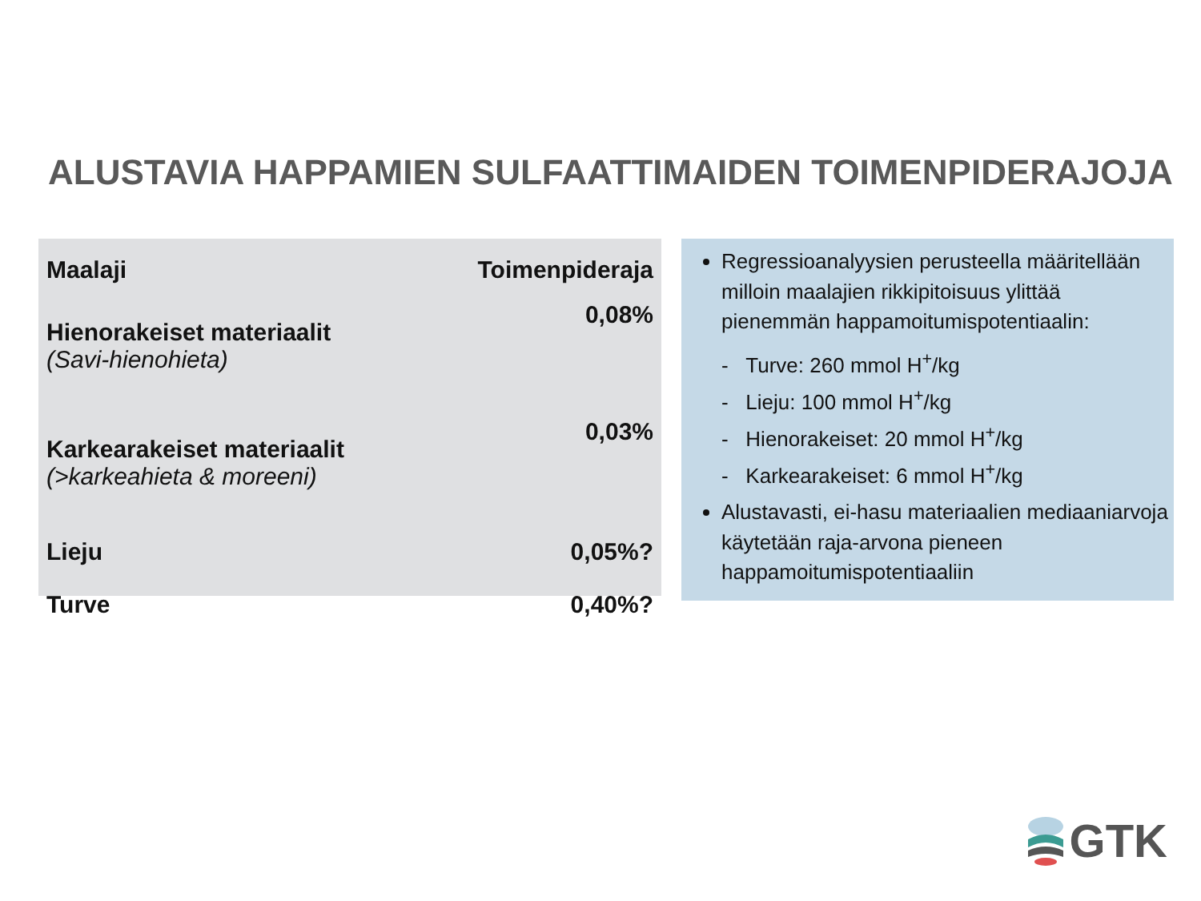ALUSTAVIA HAPPAMIEN SULFAATTIMAIDEN TOIMENPIDERAJOJA
| Maalaji | Toimenpideraja |
| --- | --- |
| Hienorakeiset materiaalit (Savi-hienohieta) | 0,08% |
| Karkearakeiset materiaalit (>karkeahieta & moreeni) | 0,03% |
| Lieju | 0,05%? |
| Turve | 0,40%? |
Regressioanalyysien perusteella määritellään milloin maalajien rikkipitoisuus ylittää pienemmän happamoitumispotentiaalin:
- Turve: 260 mmol H<sup>+</sup>/kg
- Lieju: 100 mmol H<sup>+</sup>/kg
- Hienorakeiset: 20 mmol H<sup>+</sup>/kg
- Karkearakeiset: 6 mmol H<sup>+</sup>/kg
Alustavasti, ei-hasu materiaalien mediaaniarvoja käytetään raja-arvona pieneen happamoitumispotentiaaliin
GTK